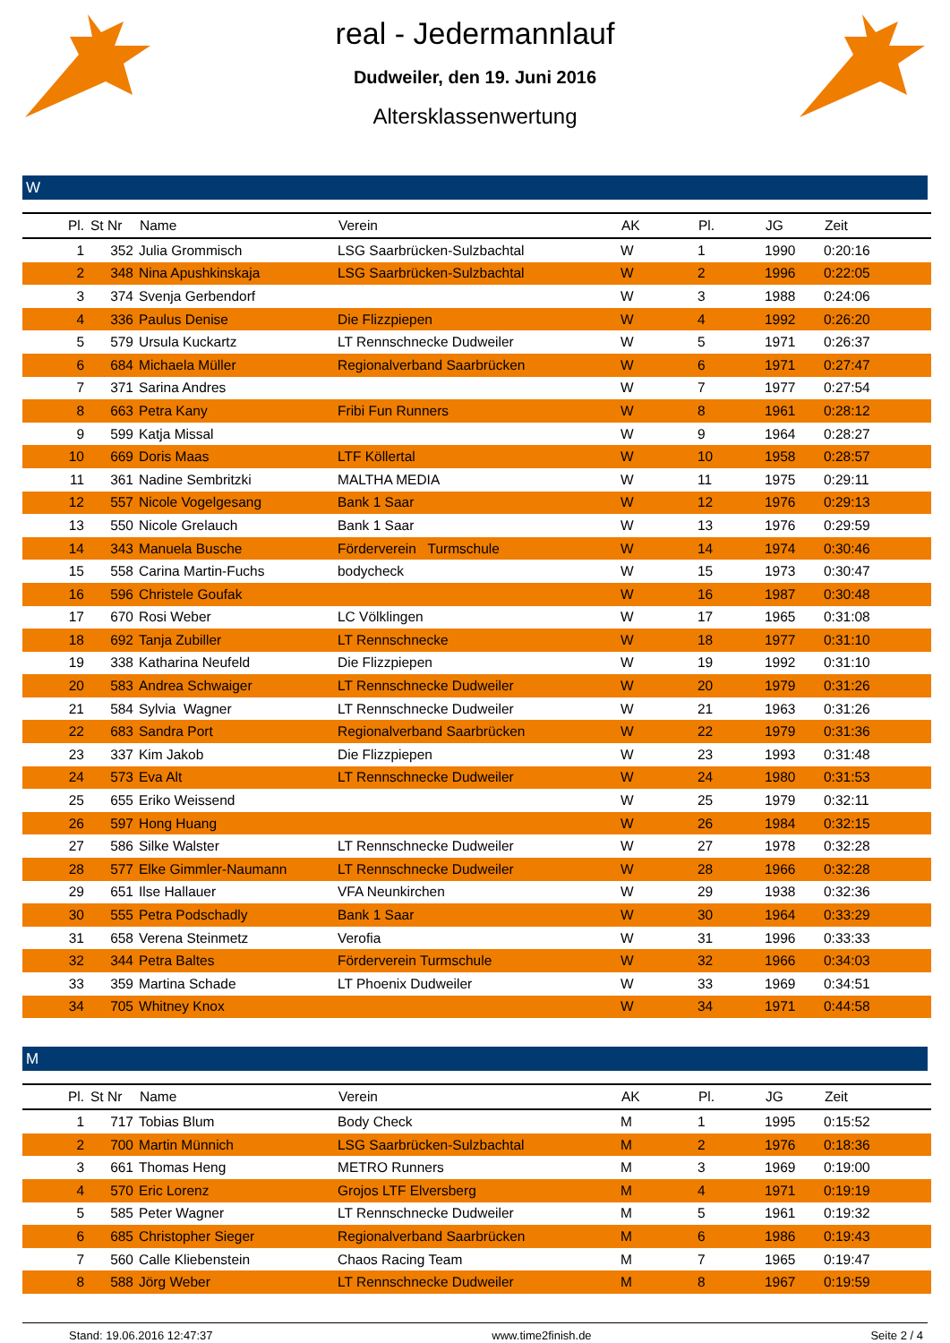real - Jedermannlauf
Dudweiler, den 19. Juni 2016
Altersklassenwertung
W
| Pl. | St Nr | Name | Verein | AK | Pl. | JG | Zeit |
| --- | --- | --- | --- | --- | --- | --- | --- |
| 1 | 352 | Julia Grommisch | LSG Saarbrücken-Sulzbachtal | W | 1 | 1990 | 0:20:16 |
| 2 | 348 | Nina Apushkinskaja | LSG Saarbrücken-Sulzbachtal | W | 2 | 1996 | 0:22:05 |
| 3 | 374 | Svenja Gerbendorf | | W | 3 | 1988 | 0:24:06 |
| 4 | 336 | Paulus Denise | Die Flizzpiepen | W | 4 | 1992 | 0:26:20 |
| 5 | 579 | Ursula Kuckartz | LT Rennschnecke Dudweiler | W | 5 | 1971 | 0:26:37 |
| 6 | 684 | Michaela Müller | Regionalverband Saarbrücken | W | 6 | 1971 | 0:27:47 |
| 7 | 371 | Sarina Andres | | W | 7 | 1977 | 0:27:54 |
| 8 | 663 | Petra Kany | Fribi Fun Runners | W | 8 | 1961 | 0:28:12 |
| 9 | 599 | Katja Missal | | W | 9 | 1964 | 0:28:27 |
| 10 | 669 | Doris Maas | LTF Köllertal | W | 10 | 1958 | 0:28:57 |
| 11 | 361 | Nadine Sembritzki | MALTHA MEDIA | W | 11 | 1975 | 0:29:11 |
| 12 | 557 | Nicole Vogelgesang | Bank 1 Saar | W | 12 | 1976 | 0:29:13 |
| 13 | 550 | Nicole Grelauch | Bank 1 Saar | W | 13 | 1976 | 0:29:59 |
| 14 | 343 | Manuela Busche | Förderverein Turmschule | W | 14 | 1974 | 0:30:46 |
| 15 | 558 | Carina Martin-Fuchs | bodycheck | W | 15 | 1973 | 0:30:47 |
| 16 | 596 | Christele Goufak | | W | 16 | 1987 | 0:30:48 |
| 17 | 670 | Rosi Weber | LC Völklingen | W | 17 | 1965 | 0:31:08 |
| 18 | 692 | Tanja Zubiller | LT Rennschnecke | W | 18 | 1977 | 0:31:10 |
| 19 | 338 | Katharina Neufeld | Die Flizzpiepen | W | 19 | 1992 | 0:31:10 |
| 20 | 583 | Andrea Schwaiger | LT Rennschnecke Dudweiler | W | 20 | 1979 | 0:31:26 |
| 21 | 584 | Sylvia Wagner | LT Rennschnecke Dudweiler | W | 21 | 1963 | 0:31:26 |
| 22 | 683 | Sandra Port | Regionalverband Saarbrücken | W | 22 | 1979 | 0:31:36 |
| 23 | 337 | Kim Jakob | Die Flizzpiepen | W | 23 | 1993 | 0:31:48 |
| 24 | 573 | Eva Alt | LT Rennschnecke Dudweiler | W | 24 | 1980 | 0:31:53 |
| 25 | 655 | Eriko Weissend | | W | 25 | 1979 | 0:32:11 |
| 26 | 597 | Hong Huang | | W | 26 | 1984 | 0:32:15 |
| 27 | 586 | Silke Walster | LT Rennschnecke Dudweiler | W | 27 | 1978 | 0:32:28 |
| 28 | 577 | Elke Gimmler-Naumann | LT Rennschnecke Dudweiler | W | 28 | 1966 | 0:32:28 |
| 29 | 651 | Ilse Hallauer | VFA Neunkirchen | W | 29 | 1938 | 0:32:36 |
| 30 | 555 | Petra Podschadly | Bank 1 Saar | W | 30 | 1964 | 0:33:29 |
| 31 | 658 | Verena Steinmetz | Verofia | W | 31 | 1996 | 0:33:33 |
| 32 | 344 | Petra Baltes | Förderverein Turmschule | W | 32 | 1966 | 0:34:03 |
| 33 | 359 | Martina Schade | LT Phoenix Dudweiler | W | 33 | 1969 | 0:34:51 |
| 34 | 705 | Whitney Knox | | W | 34 | 1971 | 0:44:58 |
M
| Pl. | St Nr | Name | Verein | AK | Pl. | JG | Zeit |
| --- | --- | --- | --- | --- | --- | --- | --- |
| 1 | 717 | Tobias Blum | Body Check | M | 1 | 1995 | 0:15:52 |
| 2 | 700 | Martin Münnich | LSG Saarbrücken-Sulzbachtal | M | 2 | 1976 | 0:18:36 |
| 3 | 661 | Thomas Heng | METRO Runners | M | 3 | 1969 | 0:19:00 |
| 4 | 570 | Eric Lorenz | Grojos LTF Elversberg | M | 4 | 1971 | 0:19:19 |
| 5 | 585 | Peter Wagner | LT Rennschnecke Dudweiler | M | 5 | 1961 | 0:19:32 |
| 6 | 685 | Christopher Sieger | Regionalverband Saarbrücken | M | 6 | 1986 | 0:19:43 |
| 7 | 560 | Calle Kliebenstein | Chaos Racing Team | M | 7 | 1965 | 0:19:47 |
| 8 | 588 | Jörg Weber | LT Rennschnecke Dudweiler | M | 8 | 1967 | 0:19:59 |
Stand: 19.06.2016 12:47:37 www.time2finish.de Seite 2 / 4